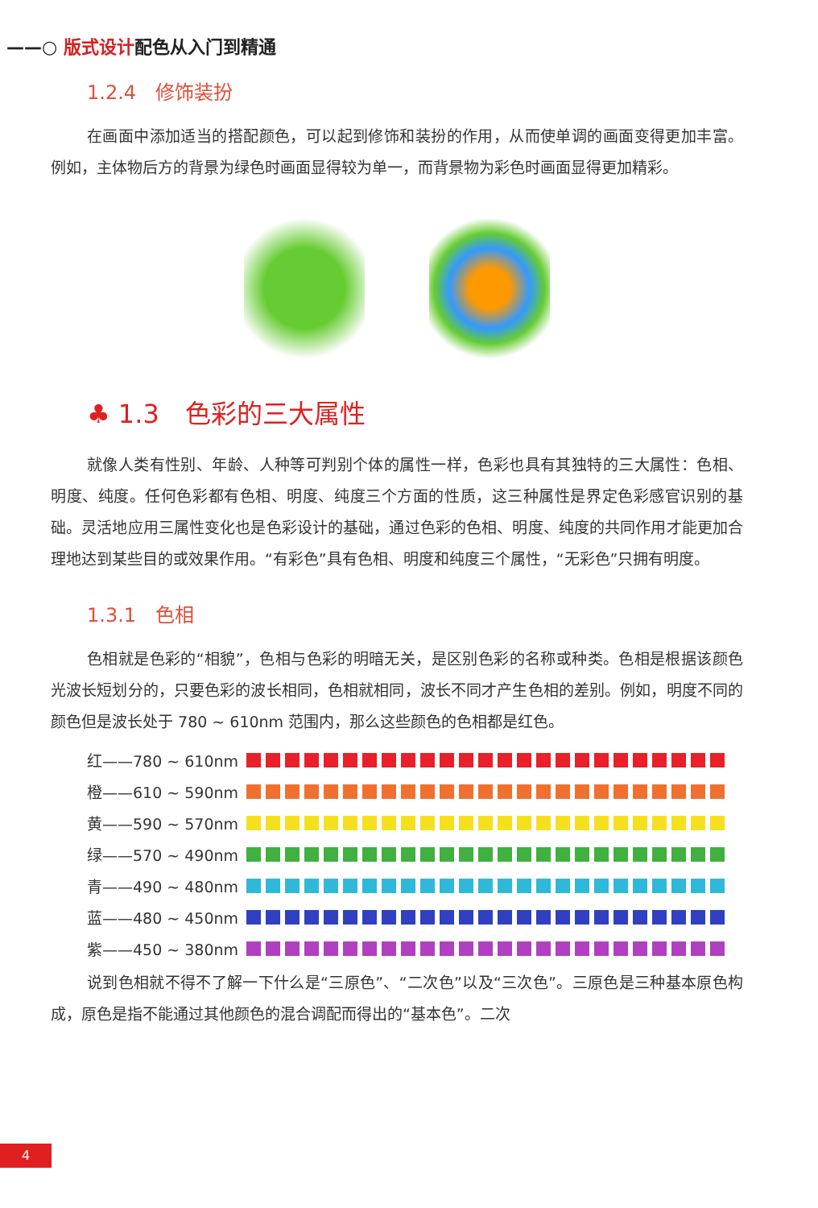——○ 版式设计配色从入门到精通
1.2.4　修饰装扮
在画面中添加适当的搭配颜色，可以起到修饰和装扮的作用，从而使单调的画面变得更加丰富。例如，主体物后方的背景为绿色时画面显得较为单一，而背景物为彩色时画面显得更加精彩。
♣ 1.3　色彩的三大属性
就像人类有性别、年龄、人种等可判别个体的属性一样，色彩也具有其独特的三大属性：色相、明度、纯度。任何色彩都有色相、明度、纯度三个方面的性质，这三种属性是界定色彩感官识别的基础。灵活地应用三属性变化也是色彩设计的基础，通过色彩的色相、明度、纯度的共同作用才能更加合理地达到某些目的或效果作用。“有彩色”具有色相、明度和纯度三个属性，“无彩色”只拥有明度。
1.3.1　色相
色相就是色彩的“相貌”，色相与色彩的明暗无关，是区别色彩的名称或种类。色相是根据该颜色光波长短划分的，只要色彩的波长相同，色相就相同，波长不同才产生色相的差别。例如，明度不同的颜色但是波长处于 780 ~ 610nm 范围内，那么这些颜色的色相都是红色。
红——780 ~ 610nm
橙——610 ~ 590nm
黄——590 ~ 570nm
绿——570 ~ 490nm
青——490 ~ 480nm
蓝——480 ~ 450nm
紫——450 ~ 380nm
说到色相就不得不了解一下什么是“三原色”、“二次色”以及“三次色”。三原色是三种基本原色构成，原色是指不能通过其他颜色的混合调配而得出的“基本色”。二次
4